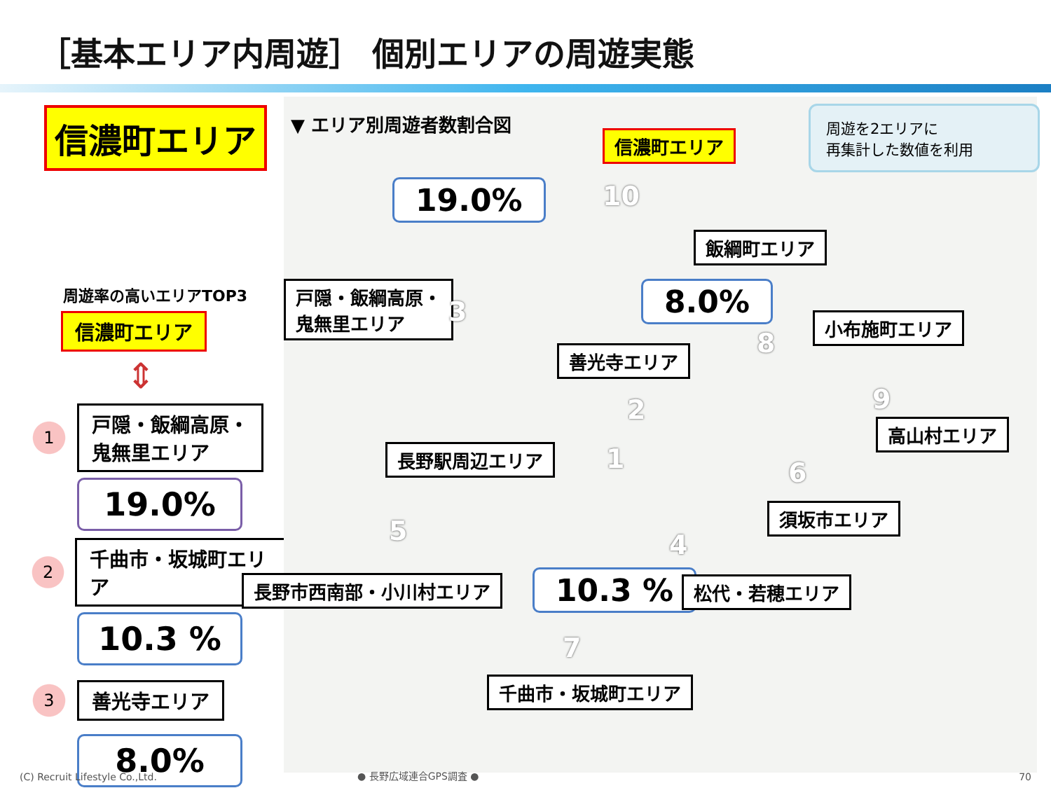［基本エリア内周遊］ 個別エリアの周遊実態
信濃町エリア
周遊率の高いエリアTOP3
信濃町エリア
⇕
1
戸隠・飯綱高原・
鬼無里エリア
19.0%
2
千曲市・坂城町エリア
10.3 %
3
善光寺エリア
8.0%
▼ エリア別周遊者数割合図
信濃町エリア
19.0% 10
飯綱町エリア
戸隠・飯綱高原・
鬼無里エリア
3 8.0%
小布施町エリア
8
善光寺エリア
2 9
高山村エリア
1
長野駅周辺エリア
6
須坂市エリア
5 4
長野市西南部・小川村エリア 10.3 % 松代・若穂エリア
7
千曲市・坂城町エリア
周遊を2エリアに
再集計した数値を利用
(C) Recruit Lifestyle Co.,Ltd. ● 長野広域連合GPS調査 ● 70